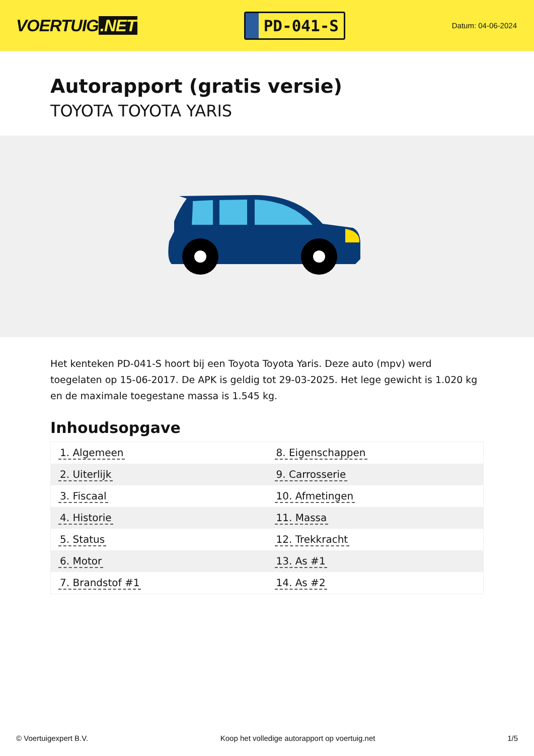VOERTUIG.NET
PD-041-S
Datum: 04-06-2024
Autorapport (gratis versie)
TOYOTA TOYOTA YARIS
Het kenteken PD-041-S hoort bij een Toyota Toyota Yaris. Deze auto (mpv) werd toegelaten op 15-06-2017. De APK is geldig tot 29-03-2025. Het lege gewicht is 1.020 kg en de maximale toegestane massa is 1.545 kg.
Inhoudsopgave
| 1. Algemeen | 8. Eigenschappen |
| 2. Uiterlijk | 9. Carrosserie |
| 3. Fiscaal | 10. Afmetingen |
| 4. Historie | 11. Massa |
| 5. Status | 12. Trekkracht |
| 6. Motor | 13. As #1 |
| 7. Brandstof #1 | 14. As #2 |
© Voertuigexpert B.V. Koop het volledige autorapport op voertuig.net 1/5